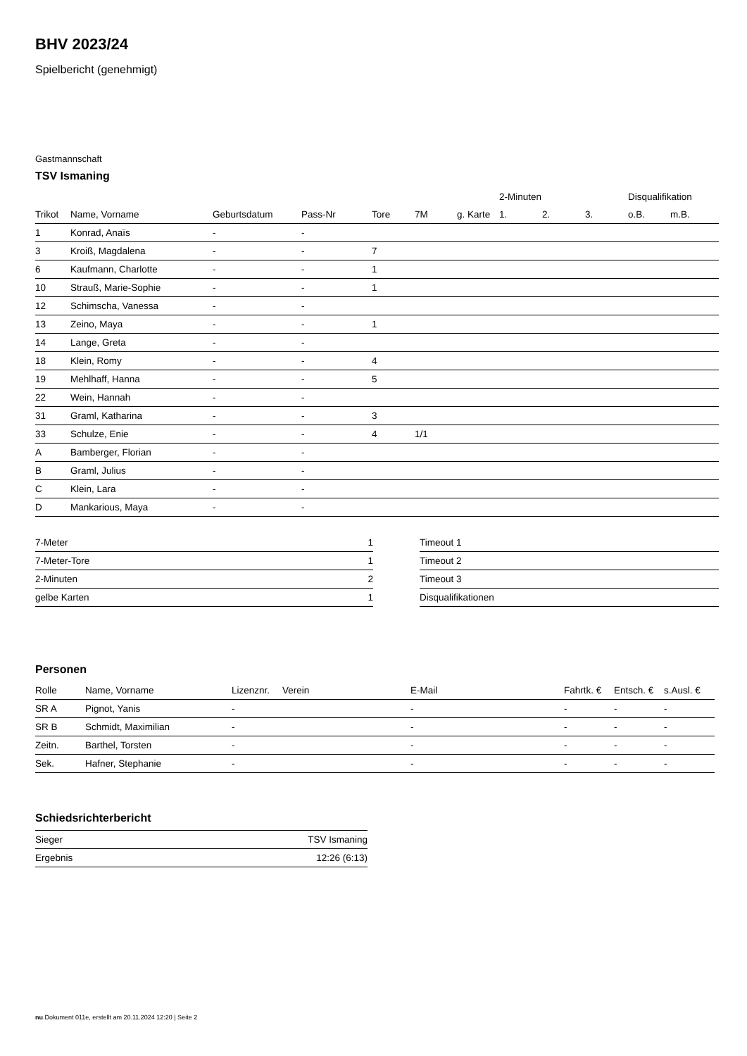BHV 2023/24
Spielbericht (genehmigt)
Gastmannschaft
TSV Ismaning
| | | | | | | | 2-Minuten | | | Disqualifikation | |
| --- | --- | --- | --- | --- | --- | --- | --- | --- | --- | --- | --- |
| Trikot | Name, Vorname | Geburtsdatum | Pass-Nr | Tore | 7M | g. Karte | 1. | 2. | 3. | o.B. | m.B. |
| 1 | Konrad, Anaïs | - | - | | | | | | | | |
| 3 | Kroiß, Magdalena | - | - | 7 | | | | | | | |
| 6 | Kaufmann, Charlotte | - | - | 1 | | | | | | | |
| 10 | Strauß, Marie-Sophie | - | - | 1 | | | | | | | |
| 12 | Schimscha, Vanessa | - | - | | | | | | | | |
| 13 | Zeino, Maya | - | - | 1 | | | | | | | |
| 14 | Lange, Greta | - | - | | | | | | | | |
| 18 | Klein, Romy | - | - | 4 | | | | | | | |
| 19 | Mehlhaff, Hanna | - | - | 5 | | | | | | | |
| 22 | Wein, Hannah | - | - | | | | | | | | |
| 31 | Graml, Katharina | - | - | 3 | | | | | | | |
| 33 | Schulze, Enie | - | - | 4 | 1/1 | | | | | | |
| A | Bamberger, Florian | - | - | | | | | | | | |
| B | Graml, Julius | - | - | | | | | | | | |
| C | Klein, Lara | - | - | | | | | | | | |
| D | Mankarious, Maya | - | - | | | | | | | | |
| 7-Meter | 1 |
| 7-Meter-Tore | 1 |
| 2-Minuten | 2 |
| gelbe Karten | 1 |
| Timeout 1 |
| Timeout 2 |
| Timeout 3 |
| Disqualifikationen |
Personen
| Rolle | Name, Vorname | Lizenznr. | Verein | E-Mail | Fahrtk. € | Entsch. € | s.Ausl. € |
| --- | --- | --- | --- | --- | --- | --- | --- |
| SR A | Pignot, Yanis | - | | - | - | - | - |
| SR B | Schmidt, Maximilian | - | | - | - | - | - |
| Zeitn. | Barthel, Torsten | - | | - | - | - | - |
| Sek. | Hafner, Stephanie | - | | - | - | - | - |
Schiedsrichterbericht
| Sieger | TSV Ismaning |
| Ergebnis | 12:26 (6:13) |
nu.Dokument 011e, erstellt am 20.11.2024 12:20 | Seite 2